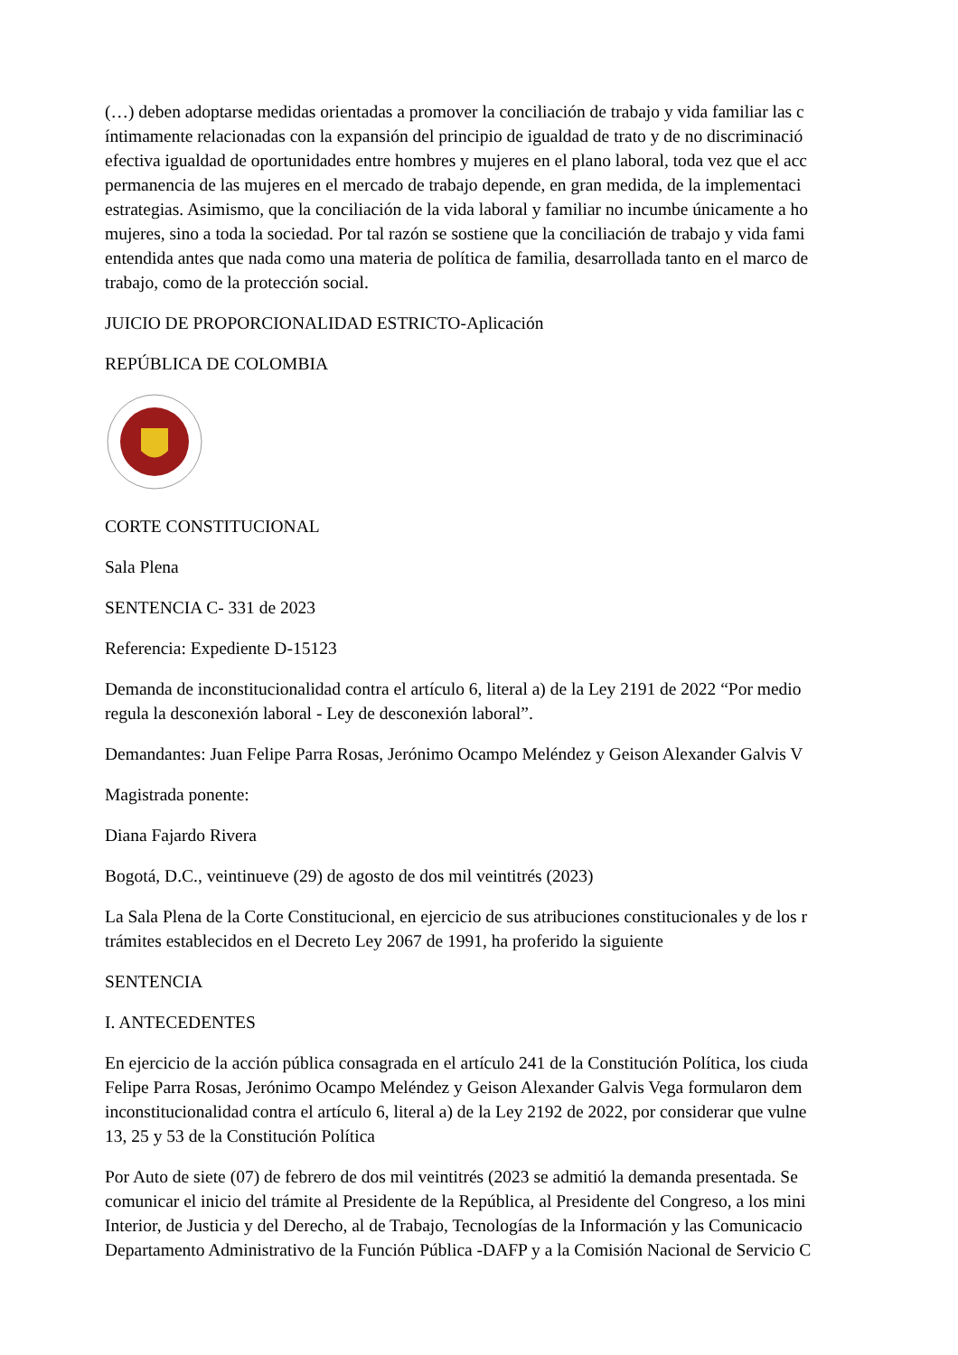(…) deben adoptarse medidas orientadas a promover la conciliación de trabajo y vida familiar las c
íntimamente relacionadas con la expansión del principio de igualdad de trato y de no discriminació
efectiva igualdad de oportunidades entre hombres y mujeres en el plano laboral, toda vez que el acc
permanencia de las mujeres en el mercado de trabajo depende, en gran medida, de la implementaci
estrategias. Asimismo, que la conciliación de la vida laboral y familiar no incumbe únicamente a ho
mujeres, sino a toda la sociedad. Por tal razón se sostiene que la conciliación de trabajo y vida fami
entendida antes que nada como una materia de política de familia, desarrollada tanto en el marco de
trabajo, como de la protección social.
JUICIO DE PROPORCIONALIDAD ESTRICTO-Aplicación
REPÚBLICA DE COLOMBIA
CORTE CONSTITUCIONAL
Sala Plena
SENTENCIA C- 331 de 2023
Referencia: Expediente D-15123
Demanda de inconstitucionalidad contra el artículo 6, literal a) de la Ley 2191 de 2022 “Por medio
regula la desconexión laboral - Ley de desconexión laboral”.
Demandantes: Juan Felipe Parra Rosas, Jerónimo Ocampo Meléndez y Geison Alexander Galvis V
Magistrada ponente:
Diana Fajardo Rivera
Bogotá, D.C., veintinueve (29) de agosto de dos mil veintitrés (2023)
La Sala Plena de la Corte Constitucional, en ejercicio de sus atribuciones constitucionales y de los r
trámites establecidos en el Decreto Ley 2067 de 1991, ha proferido la siguiente
SENTENCIA
I. ANTECEDENTES
En ejercicio de la acción pública consagrada en el artículo 241 de la Constitución Política, los ciuda
Felipe Parra Rosas, Jerónimo Ocampo Meléndez y Geison Alexander Galvis Vega formularon dem
inconstitucionalidad contra el artículo 6, literal a) de la Ley 2192 de 2022, por considerar que vulne
13, 25 y 53 de la Constitución Política
Por Auto de siete (07) de febrero de dos mil veintitrés (2023 se admitió la demanda presentada. Se
comunicar el inicio del trámite al Presidente de la República, al Presidente del Congreso, a los mini
Interior, de Justicia y del Derecho, al de Trabajo, Tecnologías de la Información y las Comunicacio
Departamento Administrativo de la Función Pública -DAFP y a la Comisión Nacional de Servicio C